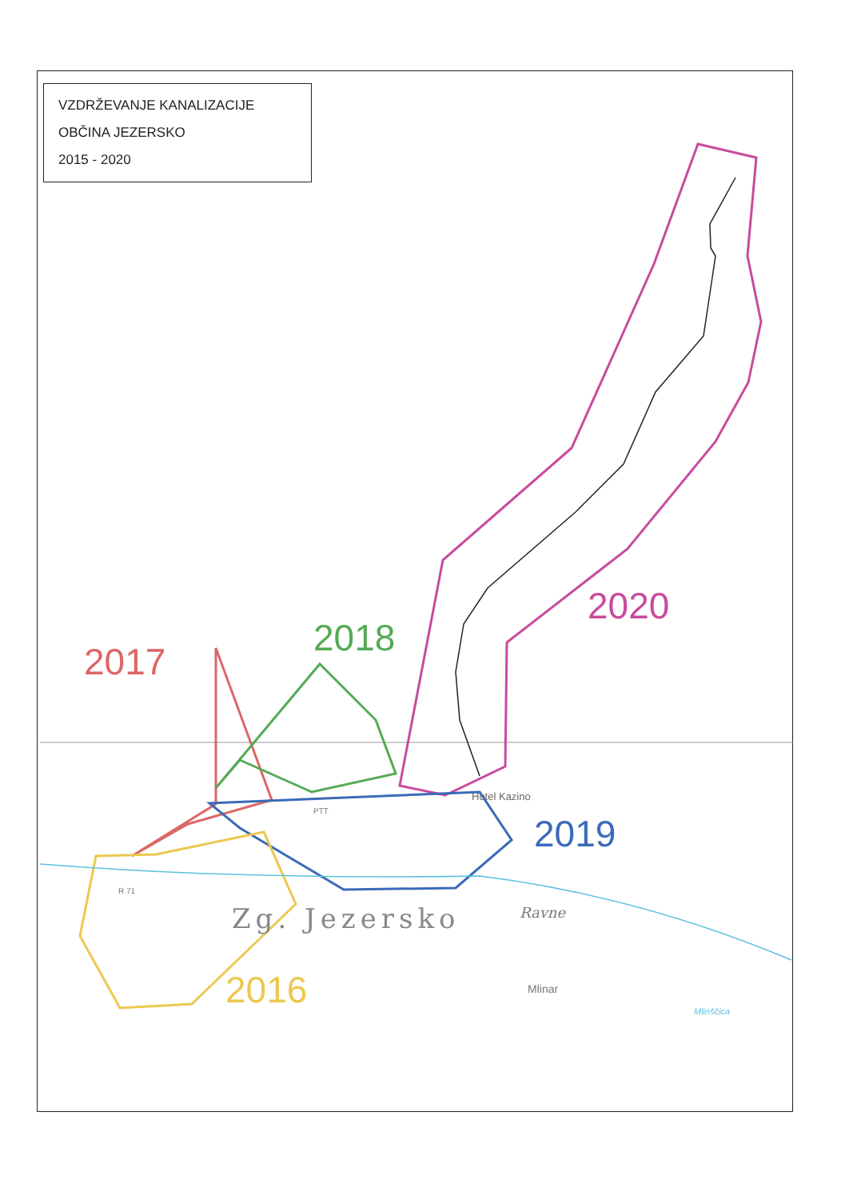VZDRŽEVANJE KANALIZACIJE
OBČINA JEZERSKO
2015 - 2020
2017
2018
2020
2019
2016
Hotel Kazino
Zg. Jezersko Ravne
Mlinar
Mlinščica
R 71
PTT